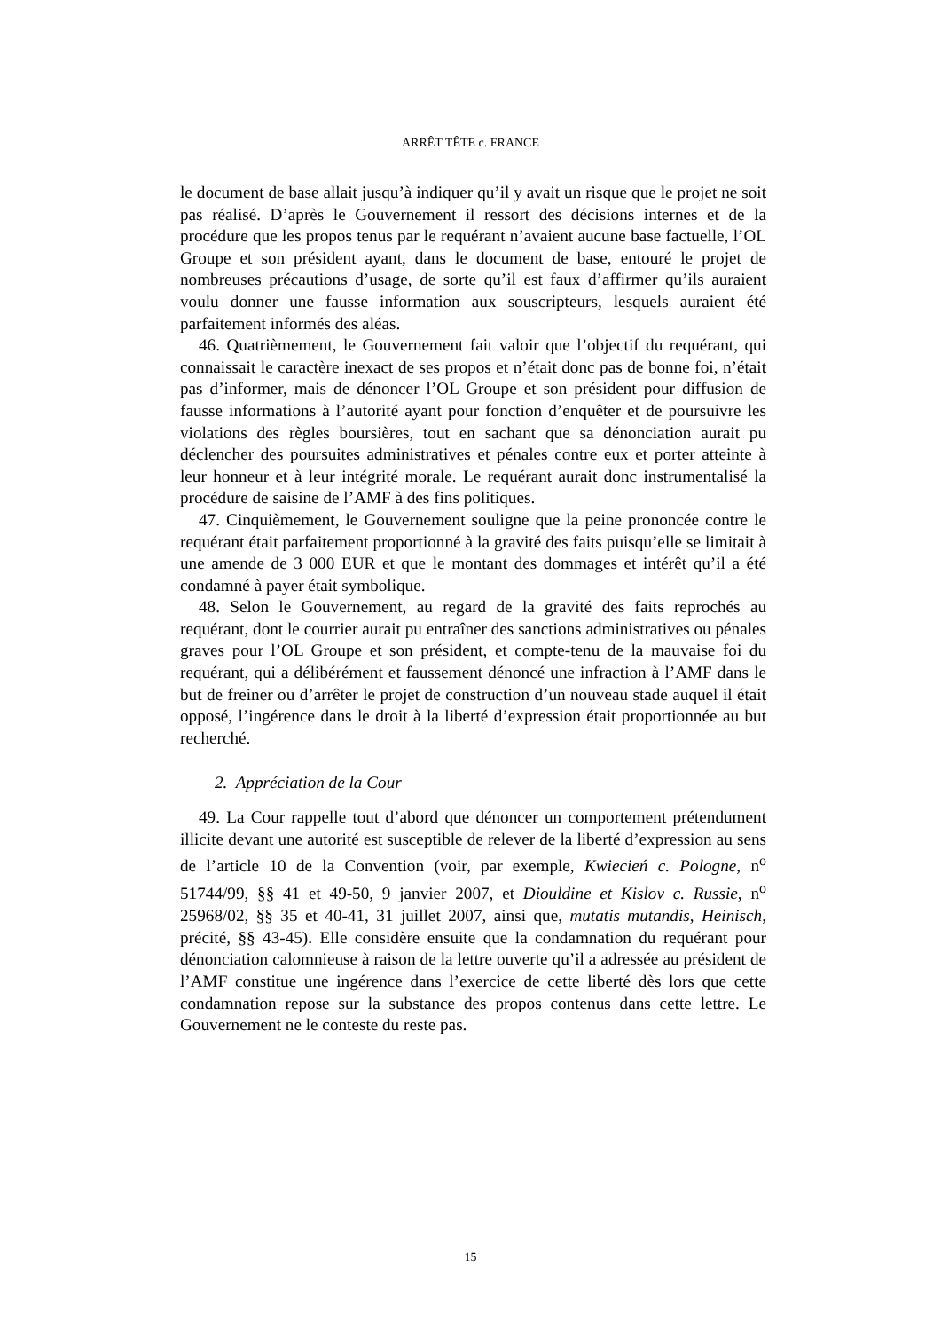ARRÊT TÊTE c. FRANCE
le document de base allait jusqu’à indiquer qu’il y avait un risque que le projet ne soit pas réalisé. D’après le Gouvernement il ressort des décisions internes et de la procédure que les propos tenus par le requérant n’avaient aucune base factuelle, l’OL Groupe et son président ayant, dans le document de base, entouré le projet de nombreuses précautions d’usage, de sorte qu’il est faux d’affirmer qu’ils auraient voulu donner une fausse information aux souscripteurs, lesquels auraient été parfaitement informés des aléas.
46. Quatrièmement, le Gouvernement fait valoir que l’objectif du requérant, qui connaissait le caractère inexact de ses propos et n’était donc pas de bonne foi, n’était pas d’informer, mais de dénoncer l’OL Groupe et son président pour diffusion de fausse informations à l’autorité ayant pour fonction d’enquêter et de poursuivre les violations des règles boursières, tout en sachant que sa dénonciation aurait pu déclencher des poursuites administratives et pénales contre eux et porter atteinte à leur honneur et à leur intégrité morale. Le requérant aurait donc instrumentalisé la procédure de saisine de l’AMF à des fins politiques.
47. Cinquièmement, le Gouvernement souligne que la peine prononcée contre le requérant était parfaitement proportionné à la gravité des faits puisqu’elle se limitait à une amende de 3 000 EUR et que le montant des dommages et intérêt qu’il a été condamné à payer était symbolique.
48. Selon le Gouvernement, au regard de la gravité des faits reprochés au requérant, dont le courrier aurait pu entraîner des sanctions administratives ou pénales graves pour l’OL Groupe et son président, et compte-tenu de la mauvaise foi du requérant, qui a délibérément et faussement dénoncé une infraction à l’AMF dans le but de freiner ou d’arrêter le projet de construction d’un nouveau stade auquel il était opposé, l’ingérence dans le droit à la liberté d’expression était proportionnée au but recherché.
2. Appréciation de la Cour
49. La Cour rappelle tout d’abord que dénoncer un comportement prétendument illicite devant une autorité est susceptible de relever de la liberté d’expression au sens de l’article 10 de la Convention (voir, par exemple, Kwiecień c. Pologne, n<sup>o</sup> 51744/99, §§ 41 et 49-50, 9 janvier 2007, et Diouldine et Kislov c. Russie, n<sup>o</sup> 25968/02, §§ 35 et 40-41, 31 juillet 2007, ainsi que, mutatis mutandis, Heinisch, précité, §§ 43-45). Elle considère ensuite que la condamnation du requérant pour dénonciation calomnieuse à raison de la lettre ouverte qu’il a adressée au président de l’AMF constitue une ingérence dans l’exercice de cette liberté dès lors que cette condamnation repose sur la substance des propos contenus dans cette lettre. Le Gouvernement ne le conteste du reste pas.
15